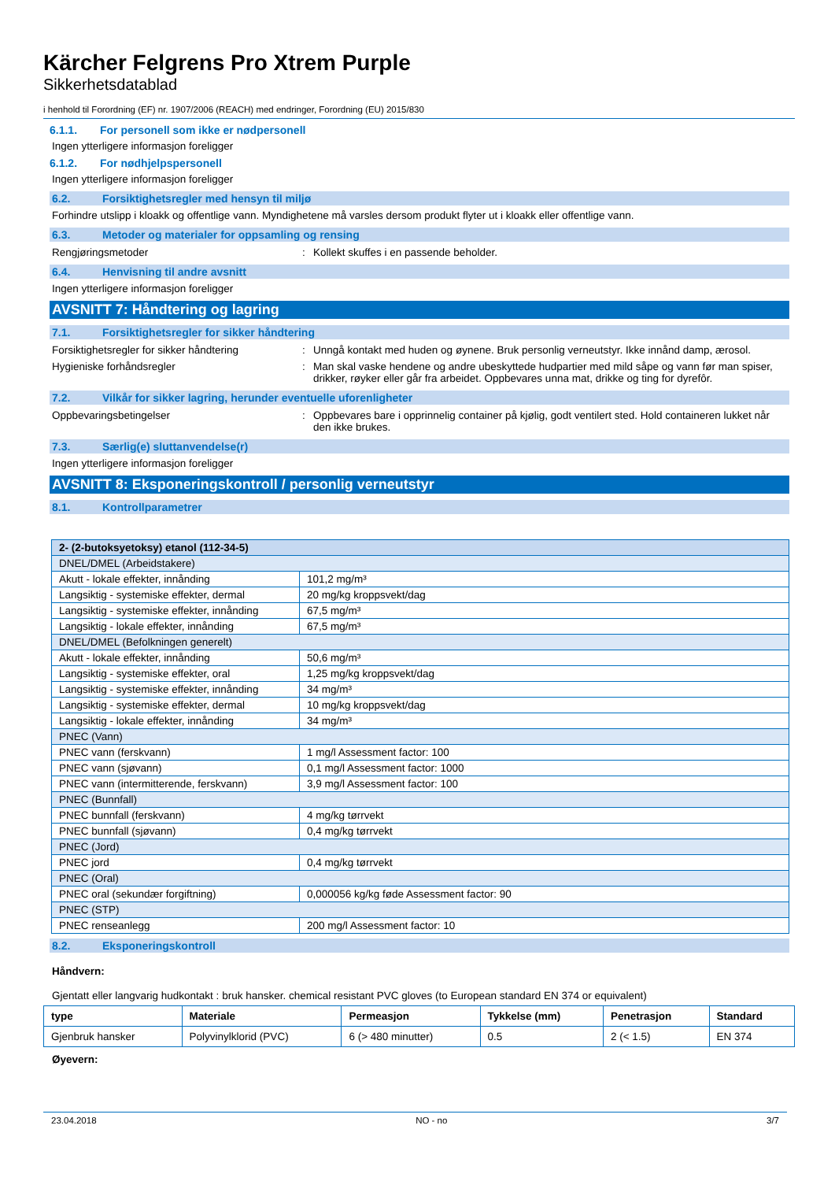Kärcher Felgrens Pro Xtrem Purple
Sikkerhetsdatablad
i henhold til Forordning (EF) nr. 1907/2006 (REACH) med endringer, Forordning (EU) 2015/830
6.1.1. For personell som ikke er nødpersonell
Ingen ytterligere informasjon foreligger
6.1.2. For nødhjelpspersonell
Ingen ytterligere informasjon foreligger
6.2. Forsiktighetsregler med hensyn til miljø
Forhindre utslipp i kloakk og offentlige vann. Myndighetene må varsles dersom produkt flyter ut i kloakk eller offentlige vann.
6.3. Metoder og materialer for oppsamling og rensing
Rengjøringsmetoder : Kollekt skuffes i en passende beholder.
6.4. Henvisning til andre avsnitt
Ingen ytterligere informasjon foreligger
AVSNITT 7: Håndtering og lagring
7.1. Forsiktighetsregler for sikker håndtering
Forsiktighetsregler for sikker håndtering
: Unngå kontakt med huden og øynene. Bruk personlig verneutstyr. Ikke innånd damp, ærosol.
Hygieniske forhåndsregler : Man skal vaske hendene og andre ubeskyttede hudpartier med mild såpe og vann før man spiser, drikker, røyker eller går fra arbeidet. Oppbevares unna mat, drikke og ting for dyrefôr.
7.2. Vilkår for sikker lagring, herunder eventuelle uforenligheter
Oppbevaringsbetingelser : Oppbevares bare i opprinnelig container på kjølig, godt ventilert sted. Hold containeren lukket når den ikke brukes.
7.3. Særlig(e) sluttanvendelse(r)
Ingen ytterligere informasjon foreligger
AVSNITT 8: Eksponeringskontroll / personlig verneutstyr
8.1. Kontrollparametrer
| 2- (2-butoksyetoksy) etanol (112-34-5) | |
| DNEL/DMEL (Arbeidstakere) | |
| Akutt - lokale effekter, innånding | 101,2 mg/m³ |
| Langsiktig - systemiske effekter, dermal | 20 mg/kg kroppsvekt/dag |
| Langsiktig - systemiske effekter, innånding | 67,5 mg/m³ |
| Langsiktig - lokale effekter, innånding | 67,5 mg/m³ |
| DNEL/DMEL (Befolkningen generelt) | |
| Akutt - lokale effekter, innånding | 50,6 mg/m³ |
| Langsiktig - systemiske effekter, oral | 1,25 mg/kg kroppsvekt/dag |
| Langsiktig - systemiske effekter, innånding | 34 mg/m³ |
| Langsiktig - systemiske effekter, dermal | 10 mg/kg kroppsvekt/dag |
| Langsiktig - lokale effekter, innånding | 34 mg/m³ |
| PNEC (Vann) | |
| PNEC vann (ferskvann) | 1 mg/l Assessment factor: 100 |
| PNEC vann (sjøvann) | 0,1 mg/l Assessment factor: 1000 |
| PNEC vann (intermitterende, ferskvann) | 3,9 mg/l Assessment factor: 100 |
| PNEC (Bunnfall) | |
| PNEC bunnfall (ferskvann) | 4 mg/kg tørrvekt |
| PNEC bunnfall (sjøvann) | 0,4 mg/kg tørrvekt |
| PNEC (Jord) | |
| PNEC jord | 0,4 mg/kg tørrvekt |
| PNEC (Oral) | |
| PNEC oral (sekundær forgiftning) | 0,000056 kg/kg føde Assessment factor: 90 |
| PNEC (STP) | |
| PNEC renseanlegg | 200 mg/l Assessment factor: 10 |
8.2. Eksponeringskontroll
Håndvern:
Gjentatt eller langvarig hudkontakt : bruk hansker. chemical resistant PVC gloves (to European standard EN 374 or equivalent)
| type | Materiale | Permeasjon | Tykkelse (mm) | Penetrasjon | Standard |
| --- | --- | --- | --- | --- | --- |
| Gjenbruk hansker | Polyvinylklorid (PVC) | 6 (> 480 minutter) | 0.5 | 2 (< 1.5) | EN 374 |
Øyevern:
23.04.2018 NO - no 3/7